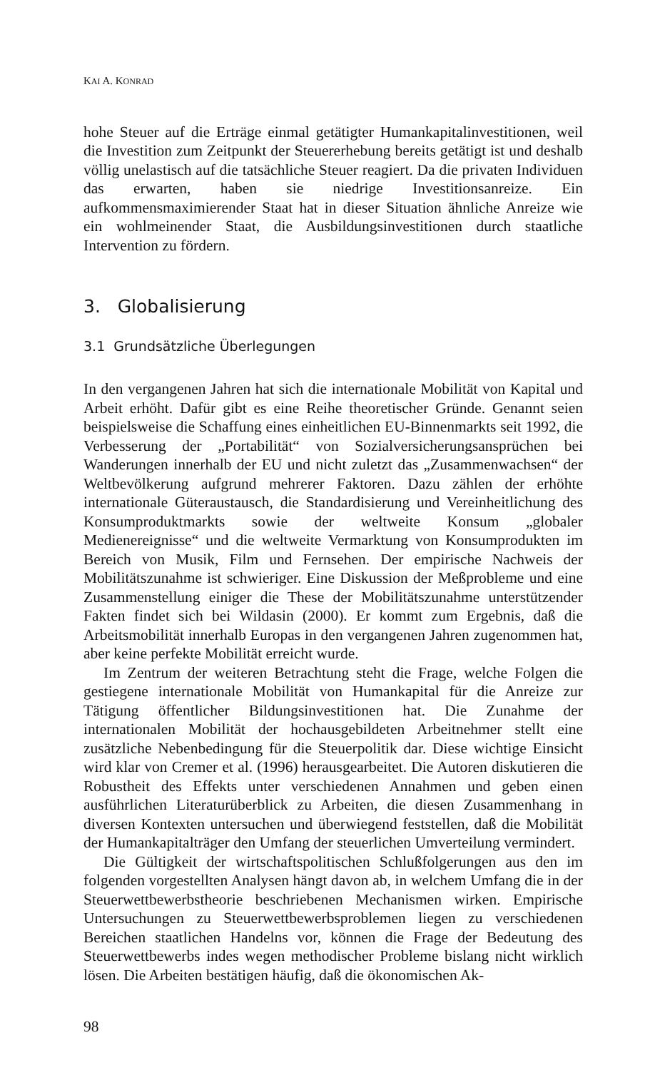KAI A. KONRAD
hohe Steuer auf die Erträge einmal getätigter Humankapitalinvestitionen, weil die Investition zum Zeitpunkt der Steuererhebung bereits getätigt ist und deshalb völlig unelastisch auf die tatsächliche Steuer reagiert. Da die privaten Individuen das erwarten, haben sie niedrige Investitionsanreize. Ein aufkommensmaximierender Staat hat in dieser Situation ähnliche Anreize wie ein wohlmeinender Staat, die Ausbildungsinvestitionen durch staatliche Intervention zu fördern.
3. Globalisierung
3.1 Grundsätzliche Überlegungen
In den vergangenen Jahren hat sich die internationale Mobilität von Kapital und Arbeit erhöht. Dafür gibt es eine Reihe theoretischer Gründe. Genannt seien beispielsweise die Schaffung eines einheitlichen EU-Binnenmarkts seit 1992, die Verbesserung der „Portabilität“ von Sozialversicherungsansprüchen bei Wanderungen innerhalb der EU und nicht zuletzt das „Zusammenwachsen“ der Weltbevölkerung aufgrund mehrerer Faktoren. Dazu zählen der erhöhte internationale Güteraustausch, die Standardisierung und Vereinheitlichung des Konsumproduktmarkts sowie der weltweite Konsum „globaler Medienereignisse“ und die weltweite Vermarktung von Konsumprodukten im Bereich von Musik, Film und Fernsehen. Der empirische Nachweis der Mobilitätszunahme ist schwieriger. Eine Diskussion der Meßprobleme und eine Zusammenstellung einiger die These der Mobilitätszunahme unterstützender Fakten findet sich bei Wildasin (2000). Er kommt zum Ergebnis, daß die Arbeitsmobilität innerhalb Europas in den vergangenen Jahren zugenommen hat, aber keine perfekte Mobilität erreicht wurde.
Im Zentrum der weiteren Betrachtung steht die Frage, welche Folgen die gestiegene internationale Mobilität von Humankapital für die Anreize zur Tätigung öffentlicher Bildungsinvestitionen hat. Die Zunahme der internationalen Mobilität der hochausgebildeten Arbeitnehmer stellt eine zusätzliche Nebenbedingung für die Steuerpolitik dar. Diese wichtige Einsicht wird klar von Cremer et al. (1996) herausgearbeitet. Die Autoren diskutieren die Robustheit des Effekts unter verschiedenen Annahmen und geben einen ausführlichen Literaturüberblick zu Arbeiten, die diesen Zusammenhang in diversen Kontexten untersuchen und überwiegend feststellen, daß die Mobilität der Humankapitalträger den Umfang der steuerlichen Umverteilung vermindert.
Die Gültigkeit der wirtschaftspolitischen Schlußfolgerungen aus den im folgenden vorgestellten Analysen hängt davon ab, in welchem Umfang die in der Steuerwettbewerbstheorie beschriebenen Mechanismen wirken. Empirische Untersuchungen zu Steuerwettbewerbsproblemen liegen zu verschiedenen Bereichen staatlichen Handelns vor, können die Frage der Bedeutung des Steuerwettbewerbs indes wegen methodischer Probleme bislang nicht wirklich lösen. Die Arbeiten bestätigen häufig, daß die ökonomischen Ak-
98